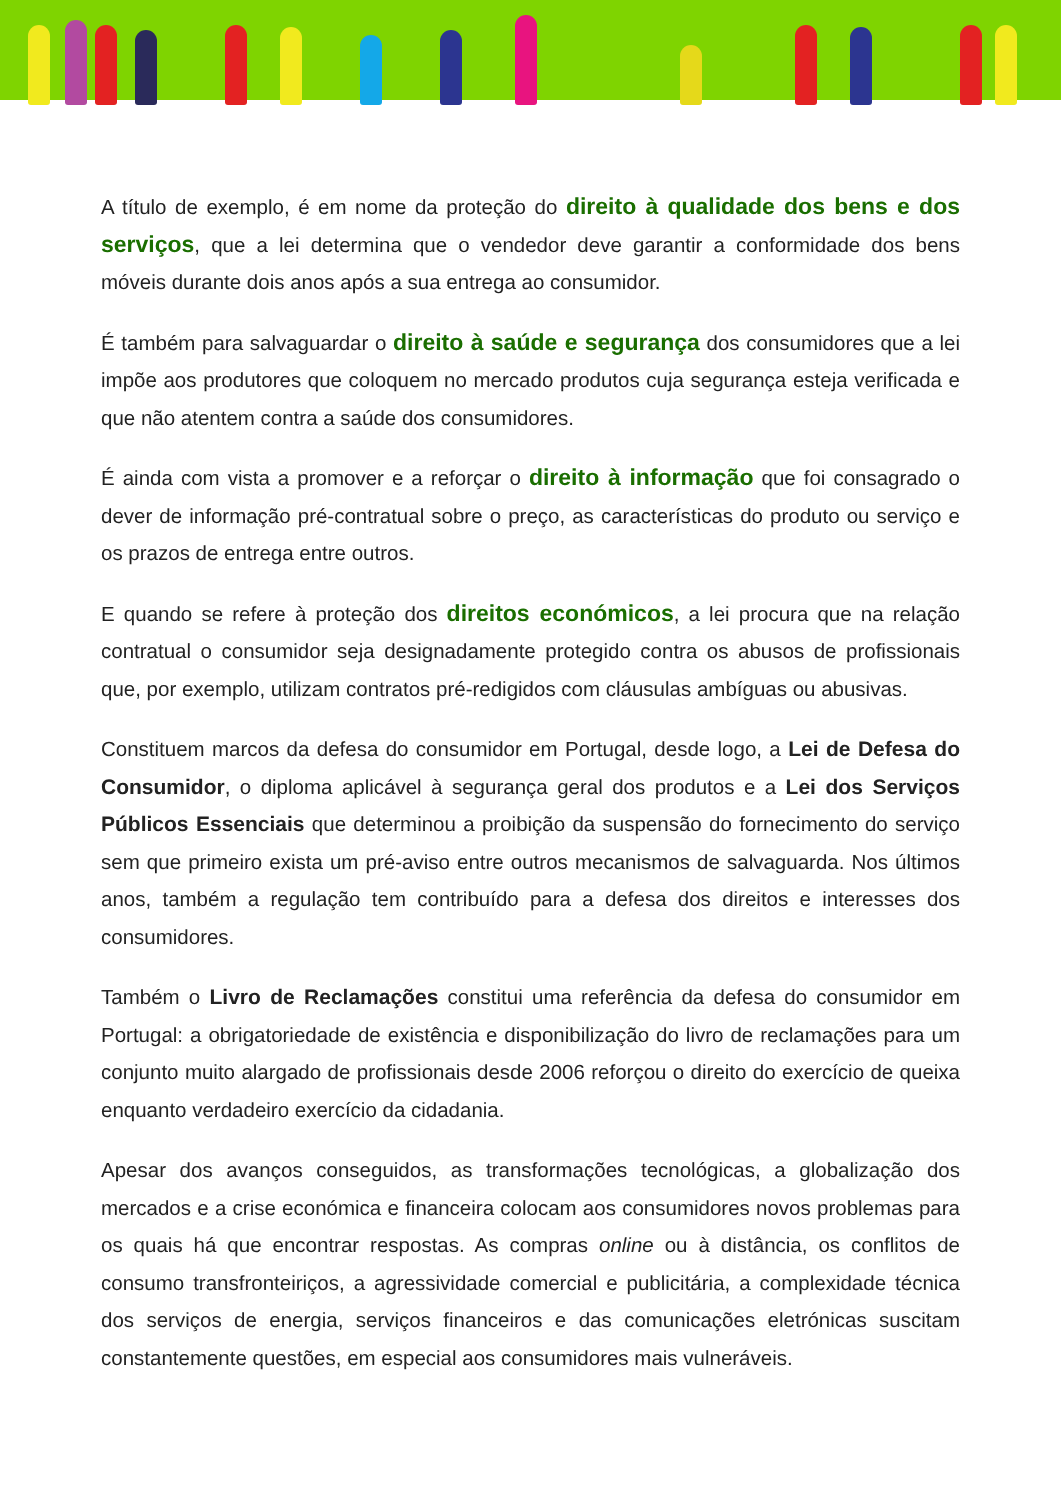A título de exemplo, é em nome da proteção do direito à qualidade dos bens e dos serviços, que a lei determina que o vendedor deve garantir a conformidade dos bens móveis durante dois anos após a sua entrega ao consumidor.
É também para salvaguardar o direito à saúde e segurança dos consumidores que a lei impõe aos produtores que coloquem no mercado produtos cuja segurança esteja verificada e que não atentem contra a saúde dos consumidores.
É ainda com vista a promover e a reforçar o direito à informação que foi consagrado o dever de informação pré-contratual sobre o preço, as características do produto ou serviço e os prazos de entrega entre outros.
E quando se refere à proteção dos direitos económicos, a lei procura que na relação contratual o consumidor seja designadamente protegido contra os abusos de profissionais que, por exemplo, utilizam contratos pré-redigidos com cláusulas ambíguas ou abusivas.
Constituem marcos da defesa do consumidor em Portugal, desde logo, a Lei de Defesa do Consumidor, o diploma aplicável à segurança geral dos produtos e a Lei dos Serviços Públicos Essenciais que determinou a proibição da suspensão do fornecimento do serviço sem que primeiro exista um pré-aviso entre outros mecanismos de salvaguarda. Nos últimos anos, também a regulação tem contribuído para a defesa dos direitos e interesses dos consumidores.
Também o Livro de Reclamações constitui uma referência da defesa do consumidor em Portugal: a obrigatoriedade de existência e disponibilização do livro de reclamações para um conjunto muito alargado de profissionais desde 2006 reforçou o direito do exercício de queixa enquanto verdadeiro exercício da cidadania.
Apesar dos avanços conseguidos, as transformações tecnológicas, a globalização dos mercados e a crise económica e financeira colocam aos consumidores novos problemas para os quais há que encontrar respostas. As compras online ou à distância, os conflitos de consumo transfronteiriços, a agressividade comercial e publicitária, a complexidade técnica dos serviços de energia, serviços financeiros e das comunicações eletrónicas suscitam constantemente questões, em especial aos consumidores mais vulneráveis.